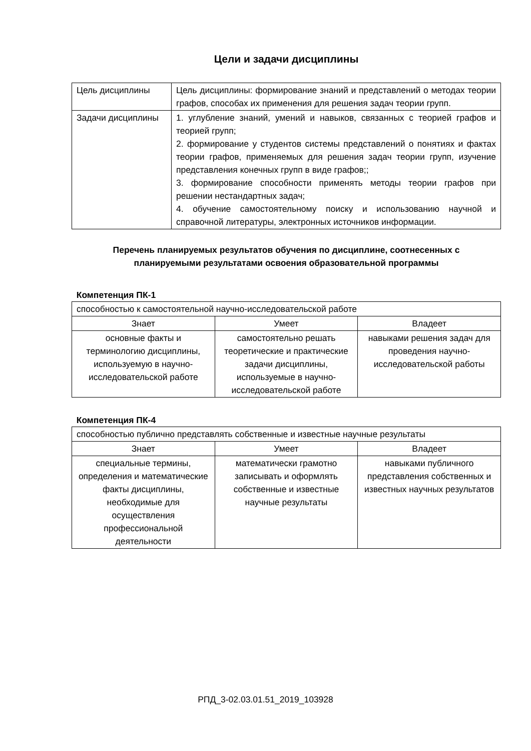Цели и задачи дисциплины
| Цель дисциплины | Цель дисциплины: формирование знаний и представлений о методах теории графов, способах их применения для решения задач теории групп. |
| Задачи дисциплины | 1. углубление знаний, умений и навыков, связанных с теорией графов и теорией групп; 2. формирование у студентов системы представлений о понятиях и фактах теории графов, применяемых для решения задач теории групп, изучение представления конечных групп в виде графов;; 3. формирование способности применять методы теории графов при решении нестандартных задач; 4. обучение самостоятельному поиску и использованию научной и справочной литературы, электронных источников информации. |
Перечень планируемых результатов обучения по дисциплине, соотнесенных с
планируемыми результатами освоения образовательной программы
Компетенция ПК-1
| способностью к самостоятельной научно-исследовательской работе | | |
| Знает | Умеет | Владеет |
| основные факты и терминологию дисциплины, используемую в научно-исследовательской работе | самостоятельно решать теоретические и практические задачи дисциплины, используемые в научно-исследовательской работе | навыками решения задач для проведения научно-исследовательской работы |
Компетенция ПК-4
| способностью публично представлять собственные и известные научные результаты | | |
| Знает | Умеет | Владеет |
| специальные термины, определения и математические факты дисциплины, необходимые для осуществления профессиональной деятельности | математически грамотно записывать и оформлять собственные и известные научные результаты | навыками публичного представления собственных и известных научных результатов |
РПД_3-02.03.01.51_2019_103928